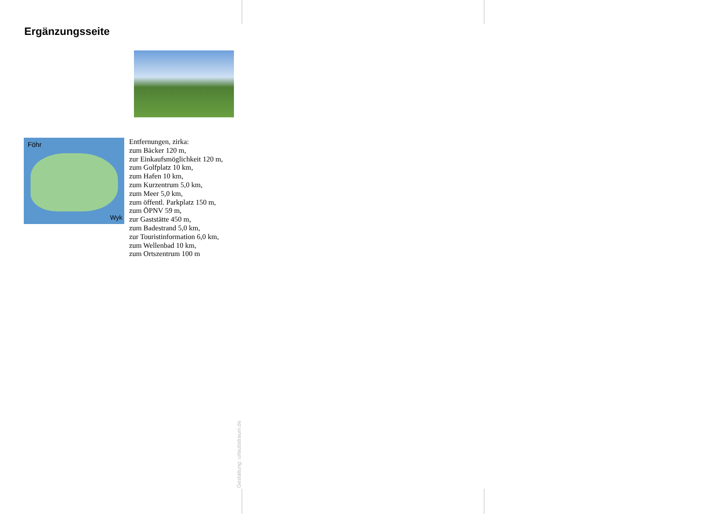Ergänzungsseite
Föhr
Wyk
Entfernungen, zirka:
zum Bäcker 120 m,
zur Einkaufsmöglichkeit 120 m,
zum Golfplatz 10 km,
zum Hafen 10 km,
zum Kurzentrum 5,0 km,
zum Meer 5,0 km,
zum öffentl. Parkplatz 150 m,
zum ÖPNV 59 m,
zur Gaststätte 450 m,
zum Badestrand 5,0 km,
zur Touristinformation 6,0 km,
zum Wellenbad 10 km,
zum Ortszentrum 100 m
Gestaltung: urlaubstraum.de